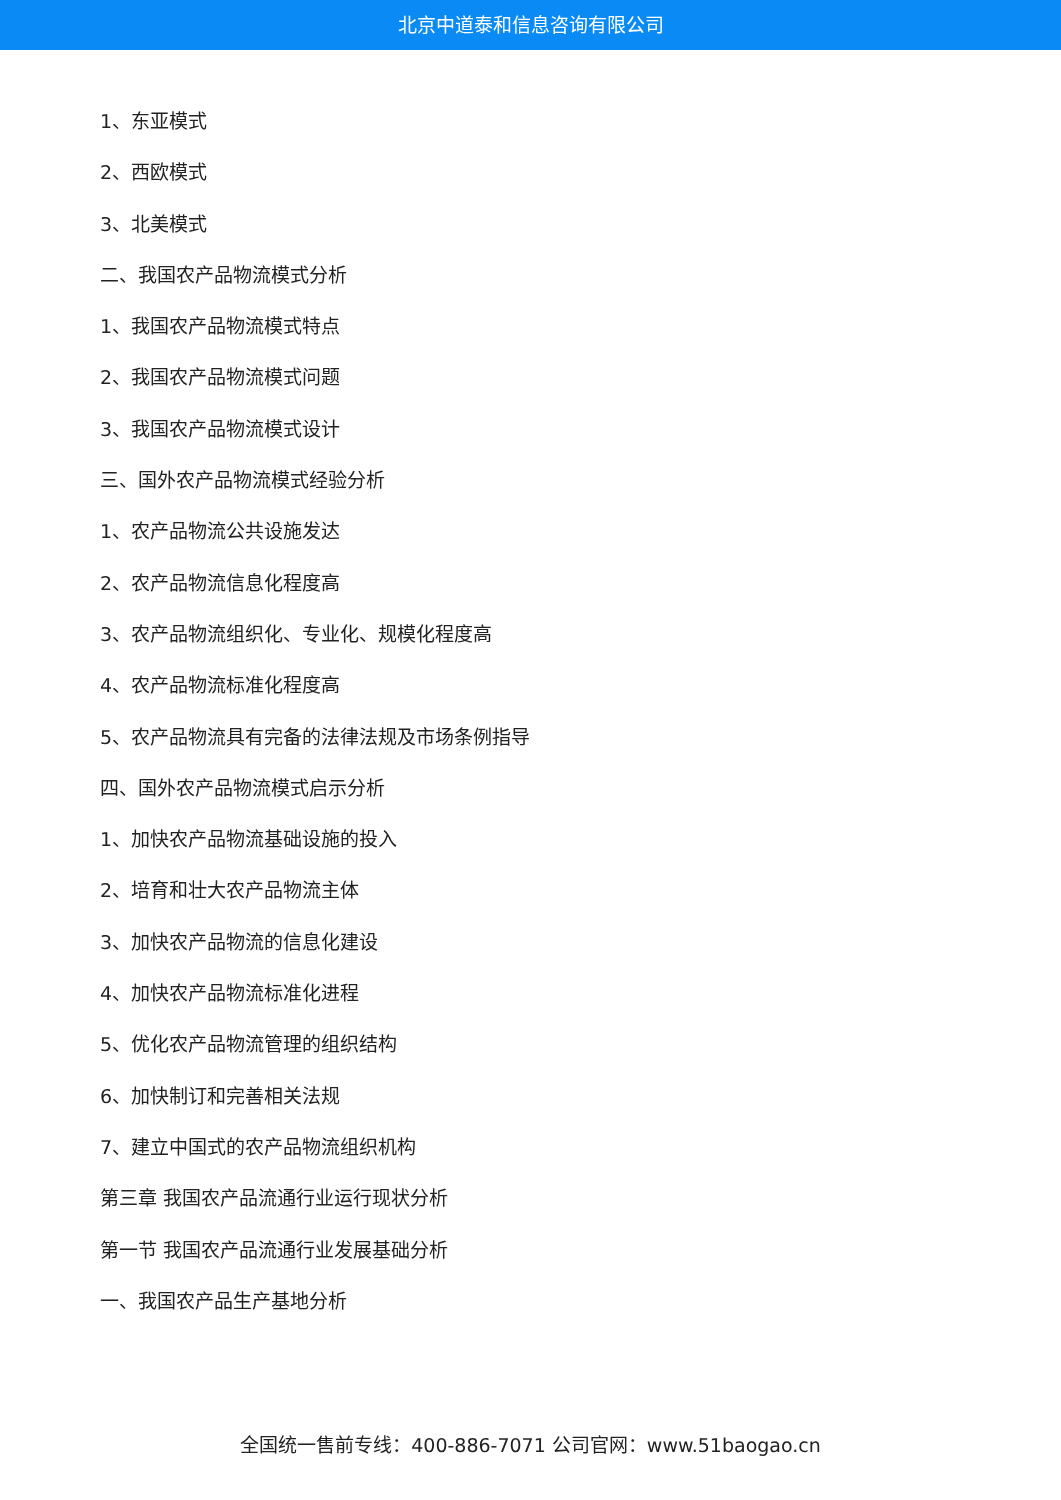北京中道泰和信息咨询有限公司
1、东亚模式
2、西欧模式
3、北美模式
二、我国农产品物流模式分析
1、我国农产品物流模式特点
2、我国农产品物流模式问题
3、我国农产品物流模式设计
三、国外农产品物流模式经验分析
1、农产品物流公共设施发达
2、农产品物流信息化程度高
3、农产品物流组织化、专业化、规模化程度高
4、农产品物流标准化程度高
5、农产品物流具有完备的法律法规及市场条例指导
四、国外农产品物流模式启示分析
1、加快农产品物流基础设施的投入
2、培育和壮大农产品物流主体
3、加快农产品物流的信息化建设
4、加快农产品物流标准化进程
5、优化农产品物流管理的组织结构
6、加快制订和完善相关法规
7、建立中国式的农产品物流组织机构
第三章 我国农产品流通行业运行现状分析
第一节 我国农产品流通行业发展基础分析
一、我国农产品生产基地分析
全国统一售前专线：400-886-7071 公司官网：www.51baogao.cn